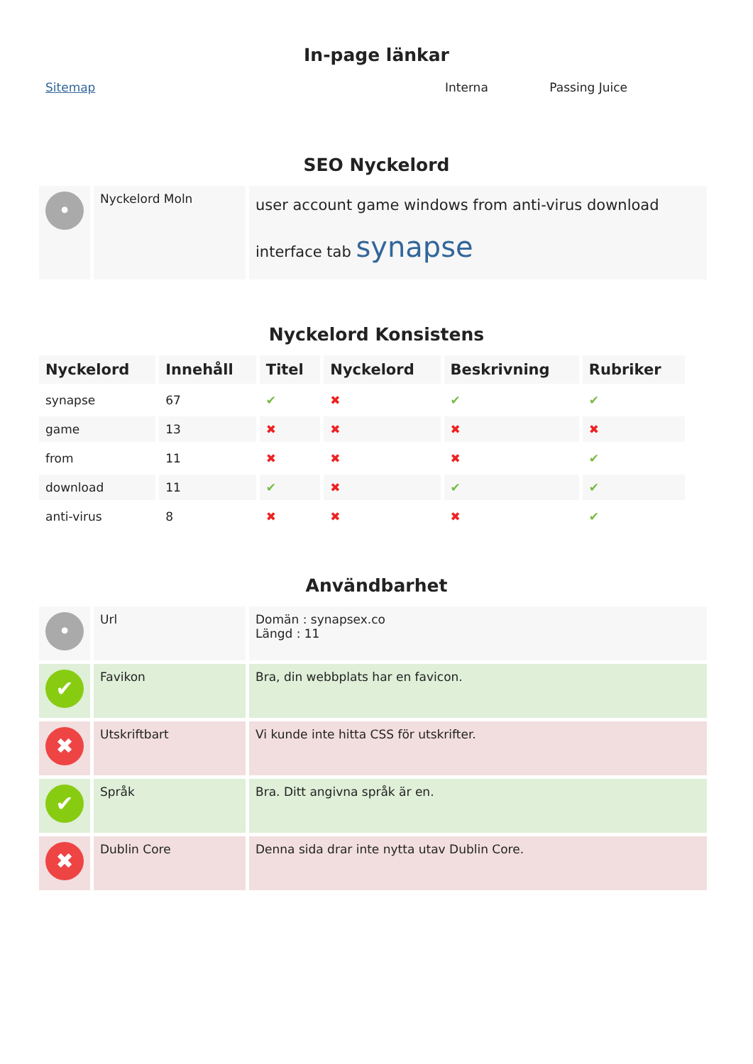In-page länkar
| Sitemap | Interna | Passing Juice |
SEO Nyckelord
| • | Nyckelord Moln | user account game windows from anti-virus download interface tab synapse |
Nyckelord Konsistens
| Nyckelord | Innehåll | Titel | Nyckelord | Beskrivning | Rubriker |
| --- | --- | --- | --- | --- | --- |
| synapse | 67 | ✔ | ✖ | ✔ | ✔ |
| game | 13 | ✖ | ✖ | ✖ | ✖ |
| from | 11 | ✖ | ✖ | ✖ | ✔ |
| download | 11 | ✔ | ✖ | ✔ | ✔ |
| anti-virus | 8 | ✖ | ✖ | ✖ | ✔ |
Användbarhet
| • | Url | Domän : synapsex.co Längd : 11 |
| ✔ | Favikon | Bra, din webbplats har en favicon. |
| ✖ | Utskriftbart | Vi kunde inte hitta CSS för utskrifter. |
| ✔ | Språk | Bra. Ditt angivna språk är en. |
| ✖ | Dublin Core | Denna sida drar inte nytta utav Dublin Core. |